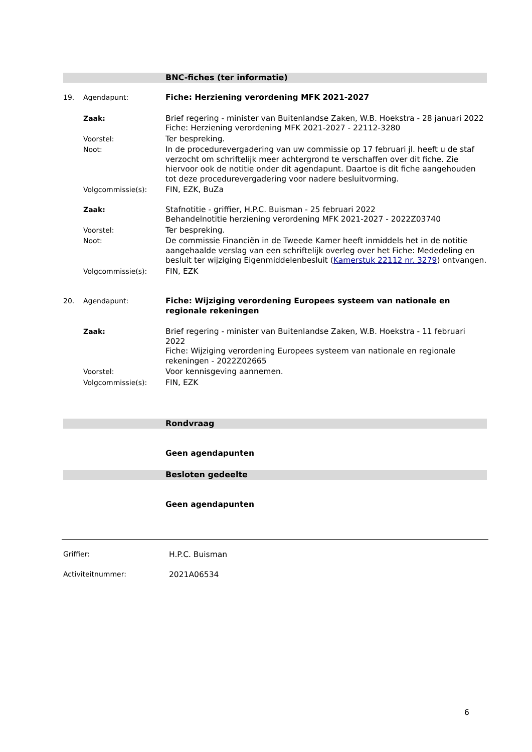BNC-fiches (ter informatie)
19. Agendapunt: Fiche: Herziening verordening MFK 2021-2027
Zaak: Brief regering - minister van Buitenlandse Zaken, W.B. Hoekstra - 28 januari 2022
Fiche: Herziening verordening MFK 2021-2027 - 22112-3280
Voorstel: Ter bespreking.
Noot: In de procedurevergadering van uw commissie op 17 februari jl. heeft u de staf verzocht om schriftelijk meer achtergrond te verschaffen over dit fiche. Zie hiervoor ook de notitie onder dit agendapunt. Daartoe is dit fiche aangehouden tot deze procedurevergadering voor nadere besluitvorming.
Volgcommissie(s): FIN, EZK, BuZa
Zaak: Stafnotitie - griffier, H.P.C. Buisman - 25 februari 2022
Behandelnotitie herziening verordening MFK 2021-2027 - 2022Z03740
Voorstel: Ter bespreking.
Noot: De commissie Financiën in de Tweede Kamer heeft inmiddels het in de notitie aangehaalde verslag van een schriftelijk overleg over het Fiche: Mededeling en besluit ter wijziging Eigenmiddelenbesluit (Kamerstuk 22112 nr. 3279) ontvangen.
Volgcommissie(s): FIN, EZK
20. Agendapunt: Fiche: Wijziging verordening Europees systeem van nationale en regionale rekeningen
Zaak: Brief regering - minister van Buitenlandse Zaken, W.B. Hoekstra - 11 februari 2022
Fiche: Wijziging verordening Europees systeem van nationale en regionale rekeningen - 2022Z02665
Voorstel: Voor kennisgeving aannemen.
Volgcommissie(s): FIN, EZK
Rondvraag
Geen agendapunten
Besloten gedeelte
Geen agendapunten
Griffier: H.P.C. Buisman
Activiteitnummer: 2021A06534
6